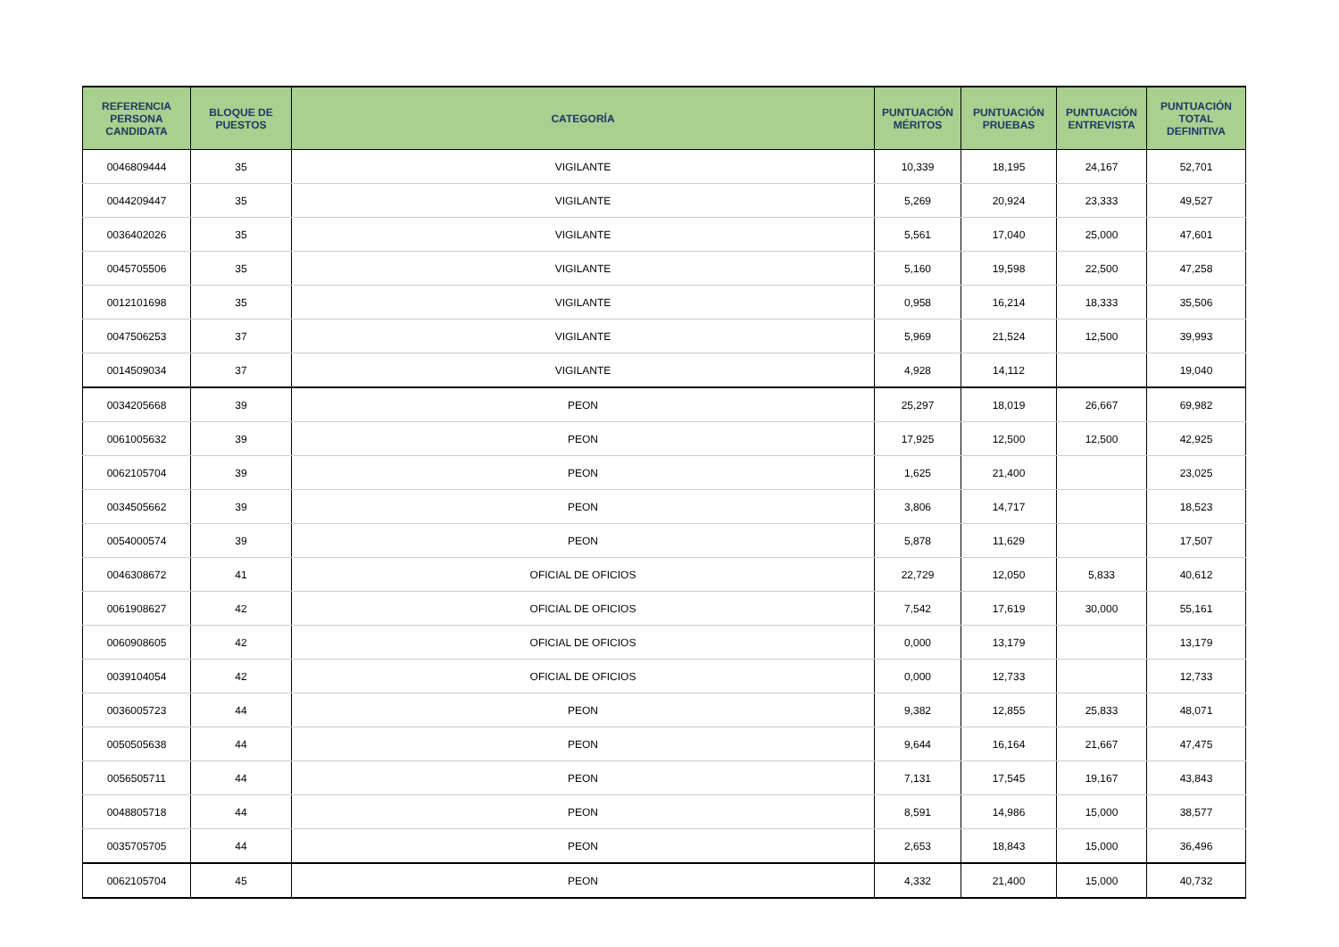| REFERENCIA PERSONA CANDIDATA | BLOQUE DE PUESTOS | CATEGORÍA | PUNTUACIÓN MÉRITOS | PUNTUACIÓN PRUEBAS | PUNTUACIÓN ENTREVISTA | PUNTUACIÓN TOTAL DEFINITIVA |
| --- | --- | --- | --- | --- | --- | --- |
| 0046809444 | 35 | VIGILANTE | 10,339 | 18,195 | 24,167 | 52,701 |
| 0044209447 | 35 | VIGILANTE | 5,269 | 20,924 | 23,333 | 49,527 |
| 0036402026 | 35 | VIGILANTE | 5,561 | 17,040 | 25,000 | 47,601 |
| 0045705506 | 35 | VIGILANTE | 5,160 | 19,598 | 22,500 | 47,258 |
| 0012101698 | 35 | VIGILANTE | 0,958 | 16,214 | 18,333 | 35,506 |
| 0047506253 | 37 | VIGILANTE | 5,969 | 21,524 | 12,500 | 39,993 |
| 0014509034 | 37 | VIGILANTE | 4,928 | 14,112 | | 19,040 |
| 0034205668 | 39 | PEON | 25,297 | 18,019 | 26,667 | 69,982 |
| 0061005632 | 39 | PEON | 17,925 | 12,500 | 12,500 | 42,925 |
| 0062105704 | 39 | PEON | 1,625 | 21,400 | | 23,025 |
| 0034505662 | 39 | PEON | 3,806 | 14,717 | | 18,523 |
| 0054000574 | 39 | PEON | 5,878 | 11,629 | | 17,507 |
| 0046308672 | 41 | OFICIAL DE OFICIOS | 22,729 | 12,050 | 5,833 | 40,612 |
| 0061908627 | 42 | OFICIAL DE OFICIOS | 7,542 | 17,619 | 30,000 | 55,161 |
| 0060908605 | 42 | OFICIAL DE OFICIOS | 0,000 | 13,179 | | 13,179 |
| 0039104054 | 42 | OFICIAL DE OFICIOS | 0,000 | 12,733 | | 12,733 |
| 0036005723 | 44 | PEON | 9,382 | 12,855 | 25,833 | 48,071 |
| 0050505638 | 44 | PEON | 9,644 | 16,164 | 21,667 | 47,475 |
| 0056505711 | 44 | PEON | 7,131 | 17,545 | 19,167 | 43,843 |
| 0048805718 | 44 | PEON | 8,591 | 14,986 | 15,000 | 38,577 |
| 0035705705 | 44 | PEON | 2,653 | 18,843 | 15,000 | 36,496 |
| 0062105704 | 45 | PEON | 4,332 | 21,400 | 15,000 | 40,732 |